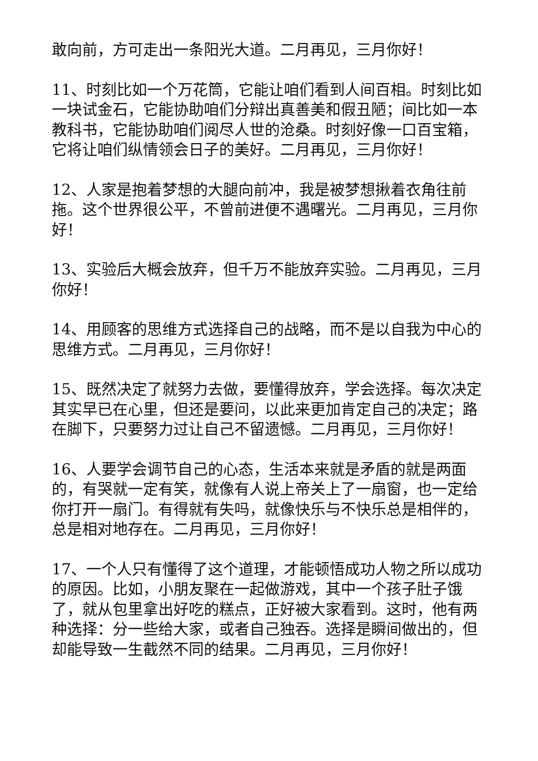敢向前，方可走出一条阳光大道。二月再见，三月你好！
11、时刻比如一个万花筒，它能让咱们看到人间百相。时刻比如一块试金石，它能协助咱们分辩出真善美和假丑陋；间比如一本教科书，它能协助咱们阅尽人世的沧桑。时刻好像一口百宝箱，它将让咱们纵情领会日子的美好。二月再见，三月你好！
12、人家是抱着梦想的大腿向前冲，我是被梦想揪着衣角往前拖。这个世界很公平，不曾前进便不遇曙光。二月再见，三月你好！
13、实验后大概会放弃，但千万不能放弃实验。二月再见，三月你好！
14、用顾客的思维方式选择自己的战略，而不是以自我为中心的思维方式。二月再见，三月你好！
15、既然决定了就努力去做，要懂得放弃，学会选择。每次决定其实早已在心里，但还是要问，以此来更加肯定自己的决定；路在脚下，只要努力过让自己不留遗憾。二月再见，三月你好！
16、人要学会调节自己的心态，生活本来就是矛盾的就是两面的，有哭就一定有笑，就像有人说上帝关上了一扇窗，也一定给你打开一扇门。有得就有失吗，就像快乐与不快乐总是相伴的，总是相对地存在。二月再见，三月你好！
17、一个人只有懂得了这个道理，才能顿悟成功人物之所以成功的原因。比如，小朋友聚在一起做游戏，其中一个孩子肚子饿了，就从包里拿出好吃的糕点，正好被大家看到。这时，他有两种选择：分一些给大家，或者自己独吞。选择是瞬间做出的，但却能导致一生截然不同的结果。二月再见，三月你好！